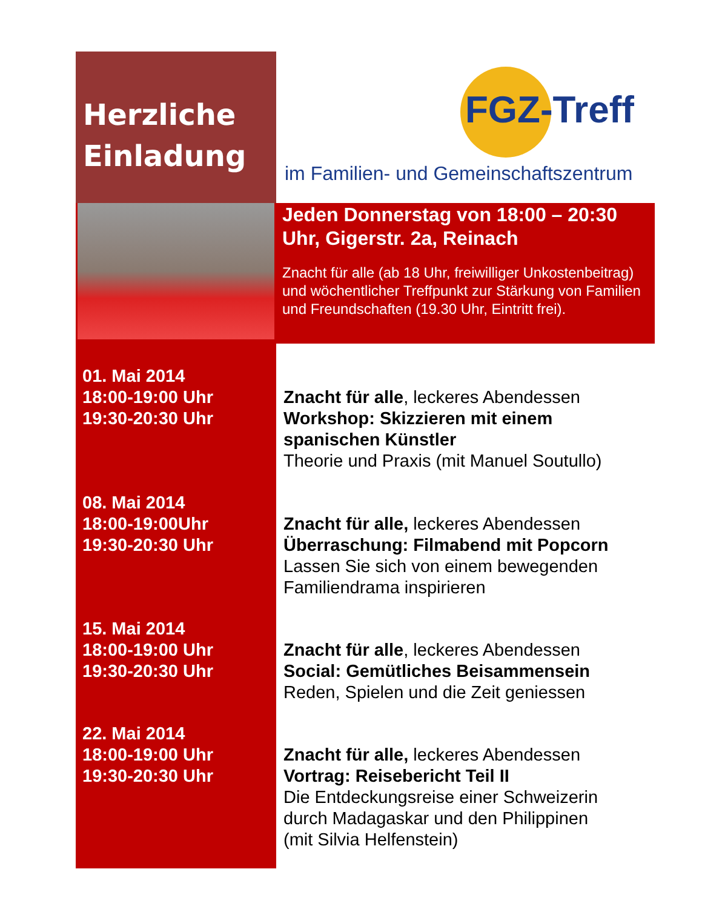Herzliche
Einladung
FGZ-Treff
im Familien- und Gemeinschaftszentrum
Jeden Donnerstag von 18:00 – 20:30 Uhr, Gigerstr. 2a, Reinach
Znacht für alle (ab 18 Uhr, freiwilliger Unkostenbeitrag) und wöchentlicher Treffpunkt zur Stärkung von Familien und Freundschaften (19.30 Uhr, Eintritt frei).
01. Mai 2014
18:00-19:00 Uhr
19:30-20:30 Uhr
Znacht für alle, leckeres Abendessen
Workshop: Skizzieren mit einem
spanischen Künstler
Theorie und Praxis (mit Manuel Soutullo)
08. Mai 2014
18:00-19:00Uhr
19:30-20:30 Uhr
Znacht für alle, leckeres Abendessen
Überraschung: Filmabend mit Popcorn
Lassen Sie sich von einem bewegenden
Familiendrama inspirieren
15. Mai 2014
18:00-19:00 Uhr
19:30-20:30 Uhr
Znacht für alle, leckeres Abendessen
Social: Gemütliches Beisammensein
Reden, Spielen und die Zeit geniessen
22. Mai 2014
18:00-19:00 Uhr
19:30-20:30 Uhr
Znacht für alle, leckeres Abendessen
Vortrag: Reisebericht Teil II
Die Entdeckungsreise einer Schweizerin
durch Madagaskar und den Philippinen
(mit Silvia Helfenstein)